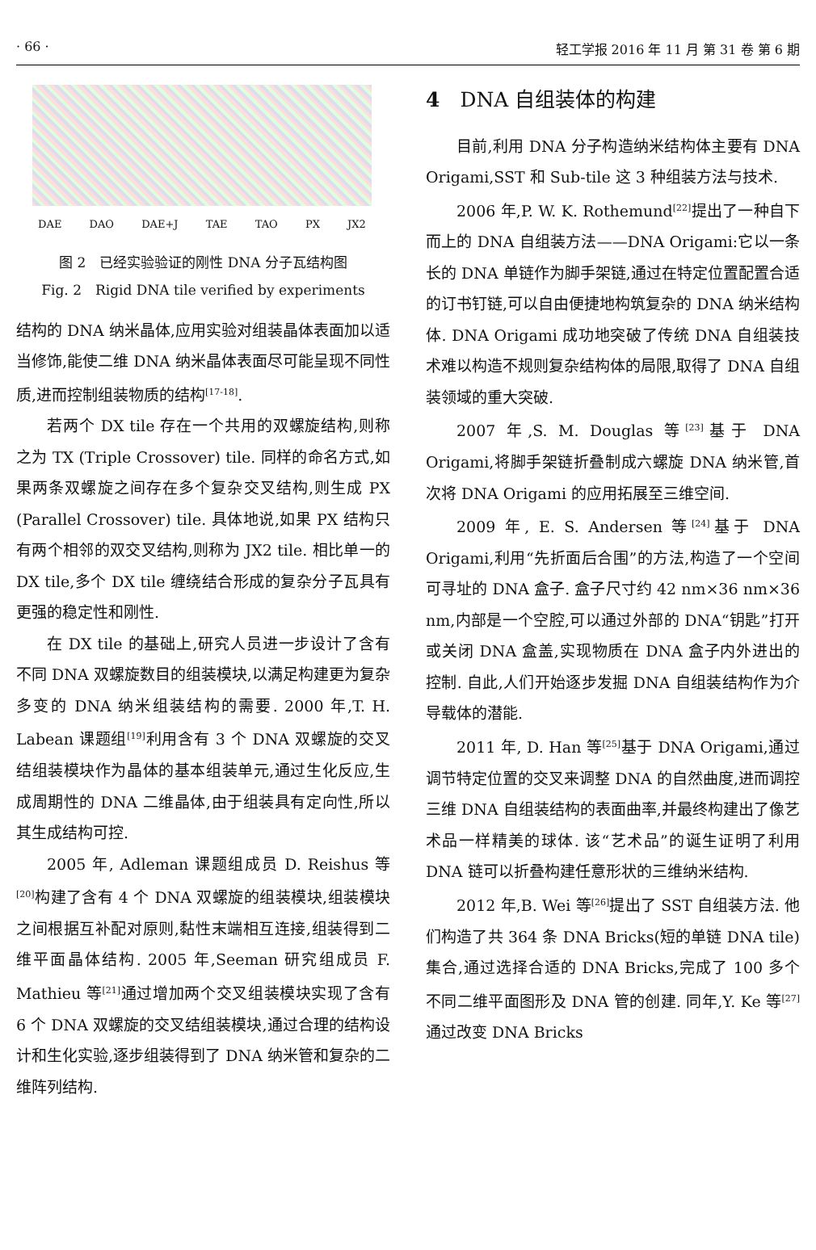· 66 · 轻工学报 2016 年 11 月 第 31 卷 第 6 期
DAE DAO DAE+J TAE TAO PX JX2
图 2　已经实验验证的刚性 DNA 分子瓦结构图
Fig. 2　Rigid DNA tile verified by experiments
结构的 DNA 纳米晶体,应用实验对组装晶体表面加以适当修饰,能使二维 DNA 纳米晶体表面尽可能呈现不同性质,进而控制组装物质的结构<sup>[17-18]</sup>.
若两个 DX tile 存在一个共用的双螺旋结构,则称之为 TX (Triple Crossover) tile. 同样的命名方式,如果两条双螺旋之间存在多个复杂交叉结构,则生成 PX (Parallel Crossover) tile. 具体地说,如果 PX 结构只有两个相邻的双交叉结构,则称为 JX2 tile. 相比单一的 DX tile,多个 DX tile 缠绕结合形成的复杂分子瓦具有更强的稳定性和刚性.
在 DX tile 的基础上,研究人员进一步设计了含有不同 DNA 双螺旋数目的组装模块,以满足构建更为复杂多变的 DNA 纳米组装结构的需要. 2000 年,T. H. Labean 课题组<sup>[19]</sup>利用含有 3 个 DNA 双螺旋的交叉结组装模块作为晶体的基本组装单元,通过生化反应,生成周期性的 DNA 二维晶体,由于组装具有定向性,所以其生成结构可控.
2005 年, Adleman 课题组成员 D. Reishus 等<sup>[20]</sup>构建了含有 4 个 DNA 双螺旋的组装模块,组装模块之间根据互补配对原则,黏性末端相互连接,组装得到二维平面晶体结构. 2005 年,Seeman 研究组成员 F. Mathieu 等<sup>[21]</sup>通过增加两个交叉组装模块实现了含有 6 个 DNA 双螺旋的交叉结组装模块,通过合理的结构设计和生化实验,逐步组装得到了 DNA 纳米管和复杂的二维阵列结构.
4　DNA 自组装体的构建
目前,利用 DNA 分子构造纳米结构体主要有 DNA Origami,SST 和 Sub-tile 这 3 种组装方法与技术.
2006 年,P. W. K. Rothemund<sup>[22]</sup>提出了一种自下而上的 DNA 自组装方法——DNA Origami:它以一条长的 DNA 单链作为脚手架链,通过在特定位置配置合适的订书钉链,可以自由便捷地构筑复杂的 DNA 纳米结构体. DNA Origami 成功地突破了传统 DNA 自组装技术难以构造不规则复杂结构体的局限,取得了 DNA 自组装领域的重大突破.
2007 年,S. M. Douglas 等<sup>[23]</sup>基于 DNA Origami,将脚手架链折叠制成六螺旋 DNA 纳米管,首次将 DNA Origami 的应用拓展至三维空间.
2009 年, E. S. Andersen 等<sup>[24]</sup>基于 DNA Origami,利用“先折面后合围”的方法,构造了一个空间可寻址的 DNA 盒子. 盒子尺寸约 42 nm×36 nm×36 nm,内部是一个空腔,可以通过外部的 DNA“钥匙”打开或关闭 DNA 盒盖,实现物质在 DNA 盒子内外进出的控制. 自此,人们开始逐步发掘 DNA 自组装结构作为介导载体的潜能.
2011 年, D. Han 等<sup>[25]</sup>基于 DNA Origami,通过调节特定位置的交叉来调整 DNA 的自然曲度,进而调控三维 DNA 自组装结构的表面曲率,并最终构建出了像艺术品一样精美的球体. 该“艺术品”的诞生证明了利用 DNA 链可以折叠构建任意形状的三维纳米结构.
2012 年,B. Wei 等<sup>[26]</sup>提出了 SST 自组装方法. 他们构造了共 364 条 DNA Bricks(短的单链 DNA tile)集合,通过选择合适的 DNA Bricks,完成了 100 多个不同二维平面图形及 DNA 管的创建. 同年,Y. Ke 等<sup>[27]</sup>通过改变 DNA Bricks